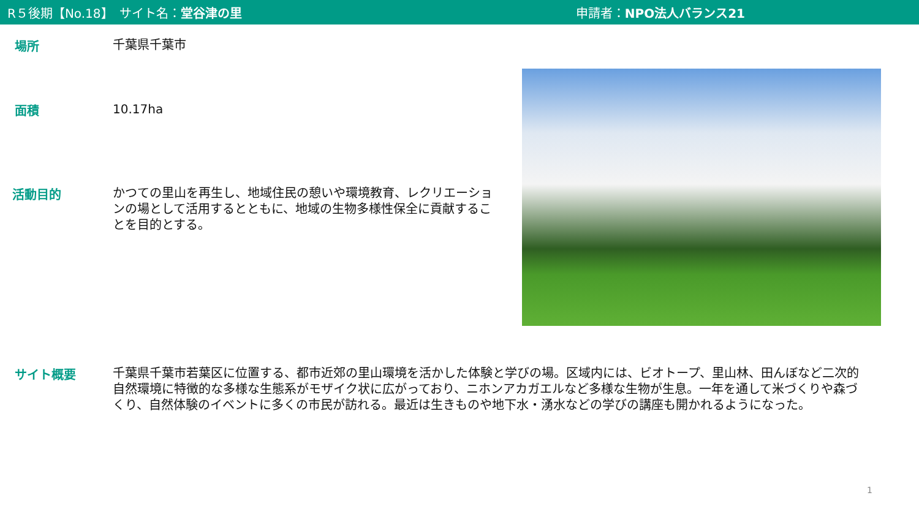R５後期【No.18】　サイト名：堂谷津の里 申請者：NPO法人バランス21
場所
千葉県千葉市
面積
10.17ha
活動目的
かつての里山を再生し、地域住民の憩いや環境教育、レクリエーションの場として活用するとともに、地域の生物多様性保全に貢献することを目的とする。
サイト概要
千葉県千葉市若葉区に位置する、都市近郊の里山環境を活かした体験と学びの場。区域内には、ビオトープ、里山林、田んぼなど二次的自然環境に特徴的な多様な生態系がモザイク状に広がっており、ニホンアカガエルなど多様な生物が生息。一年を通して米づくりや森づくり、自然体験のイベントに多くの市民が訪れる。最近は生きものや地下水・湧水などの学びの講座も開かれるようになった。
1